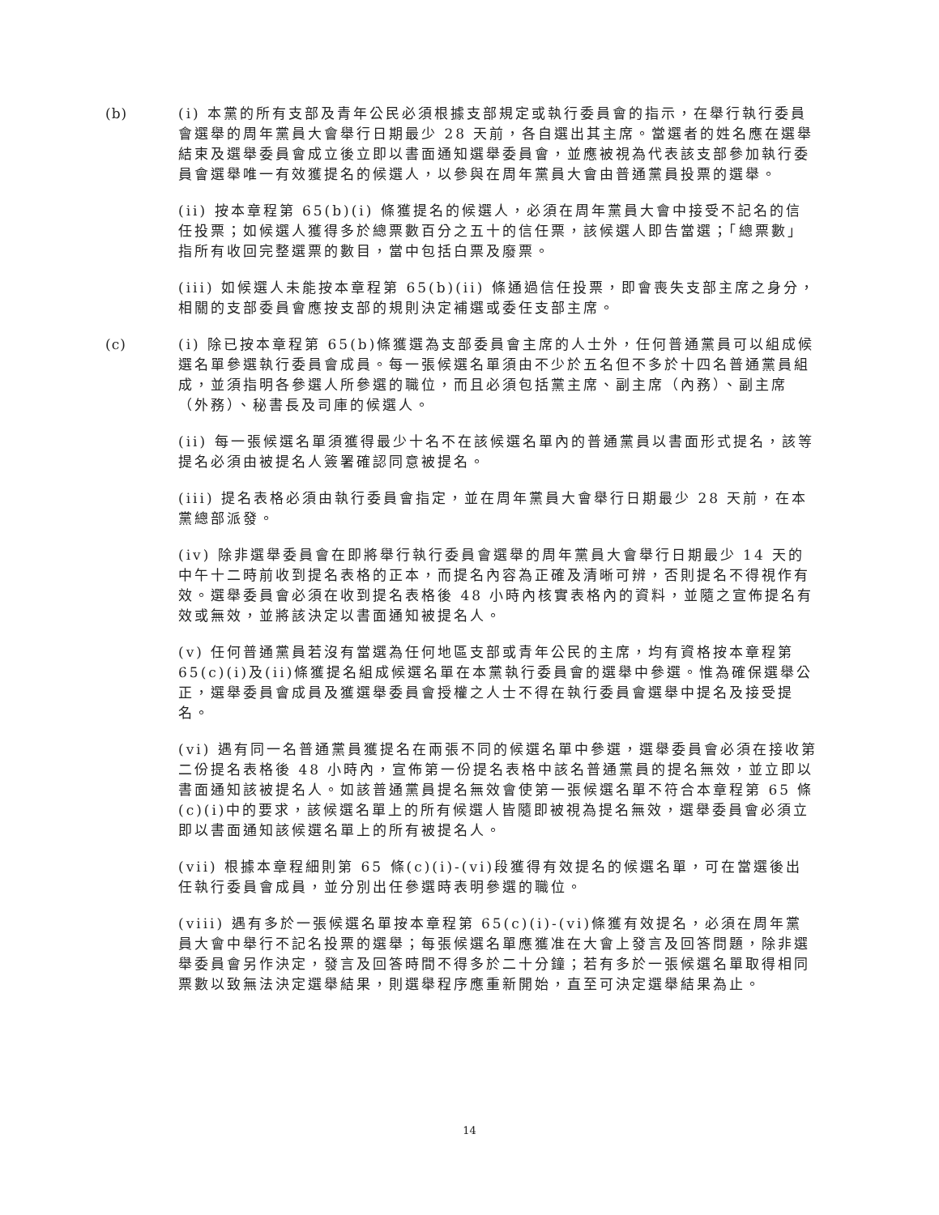(b) (i) 本黨的所有支部及青年公民必須根據支部規定或執行委員會的指示，在舉行執行委員會選舉的周年黨員大會舉行日期最少 28 天前，各自選出其主席。當選者的姓名應在選舉結束及選舉委員會成立後立即以書面通知選舉委員會，並應被視為代表該支部參加執行委員會選舉唯一有效獲提名的候選人，以參與在周年黨員大會由普通黨員投票的選舉。
(ii) 按本章程第 65(b)(i) 條獲提名的候選人，必須在周年黨員大會中接受不記名的信任投票；如候選人獲得多於總票數百分之五十的信任票，該候選人即告當選；「總票數」指所有收回完整選票的數目，當中包括白票及廢票。
(iii) 如候選人未能按本章程第 65(b)(ii) 條通過信任投票，即會喪失支部主席之身分，相關的支部委員會應按支部的規則決定補選或委任支部主席。
(c) (i) 除已按本章程第 65(b)條獲選為支部委員會主席的人士外，任何普通黨員可以組成候選名單參選執行委員會成員。每一張候選名單須由不少於五名但不多於十四名普通黨員組成，並須指明各參選人所參選的職位，而且必須包括黨主席、副主席（內務）、副主席（外務）、秘書長及司庫的候選人。
(ii) 每一張候選名單須獲得最少十名不在該候選名單內的普通黨員以書面形式提名，該等提名必須由被提名人簽署確認同意被提名。
(iii) 提名表格必須由執行委員會指定，並在周年黨員大會舉行日期最少 28 天前，在本黨總部派發。
(iv) 除非選舉委員會在即將舉行執行委員會選舉的周年黨員大會舉行日期最少 14 天的中午十二時前收到提名表格的正本，而提名內容為正確及清晰可辨，否則提名不得視作有效。選舉委員會必須在收到提名表格後 48 小時內核實表格內的資料，並隨之宣佈提名有效或無效，並將該決定以書面通知被提名人。
(v) 任何普通黨員若沒有當選為任何地區支部或青年公民的主席，均有資格按本章程第 65(c)(i)及(ii)條獲提名組成候選名單在本黨執行委員會的選舉中參選。惟為確保選舉公正，選舉委員會成員及獲選舉委員會授權之人士不得在執行委員會選舉中提名及接受提名。
(vi) 遇有同一名普通黨員獲提名在兩張不同的候選名單中參選，選舉委員會必須在接收第二份提名表格後 48 小時內，宣佈第一份提名表格中該名普通黨員的提名無效，並立即以書面通知該被提名人。如該普通黨員提名無效會使第一張候選名單不符合本章程第 65 條(c)(i)中的要求，該候選名單上的所有候選人皆隨即被視為提名無效，選舉委員會必須立即以書面通知該候選名單上的所有被提名人。
(vii) 根據本章程細則第 65 條(c)(i)-(vi)段獲得有效提名的候選名單，可在當選後出任執行委員會成員，並分別出任參選時表明參選的職位。
(viii) 遇有多於一張候選名單按本章程第 65(c)(i)-(vi)條獲有效提名，必須在周年黨員大會中舉行不記名投票的選舉；每張候選名單應獲准在大會上發言及回答問題，除非選舉委員會另作決定，發言及回答時間不得多於二十分鐘；若有多於一張候選名單取得相同票數以致無法決定選舉結果，則選舉程序應重新開始，直至可決定選舉結果為止。
14